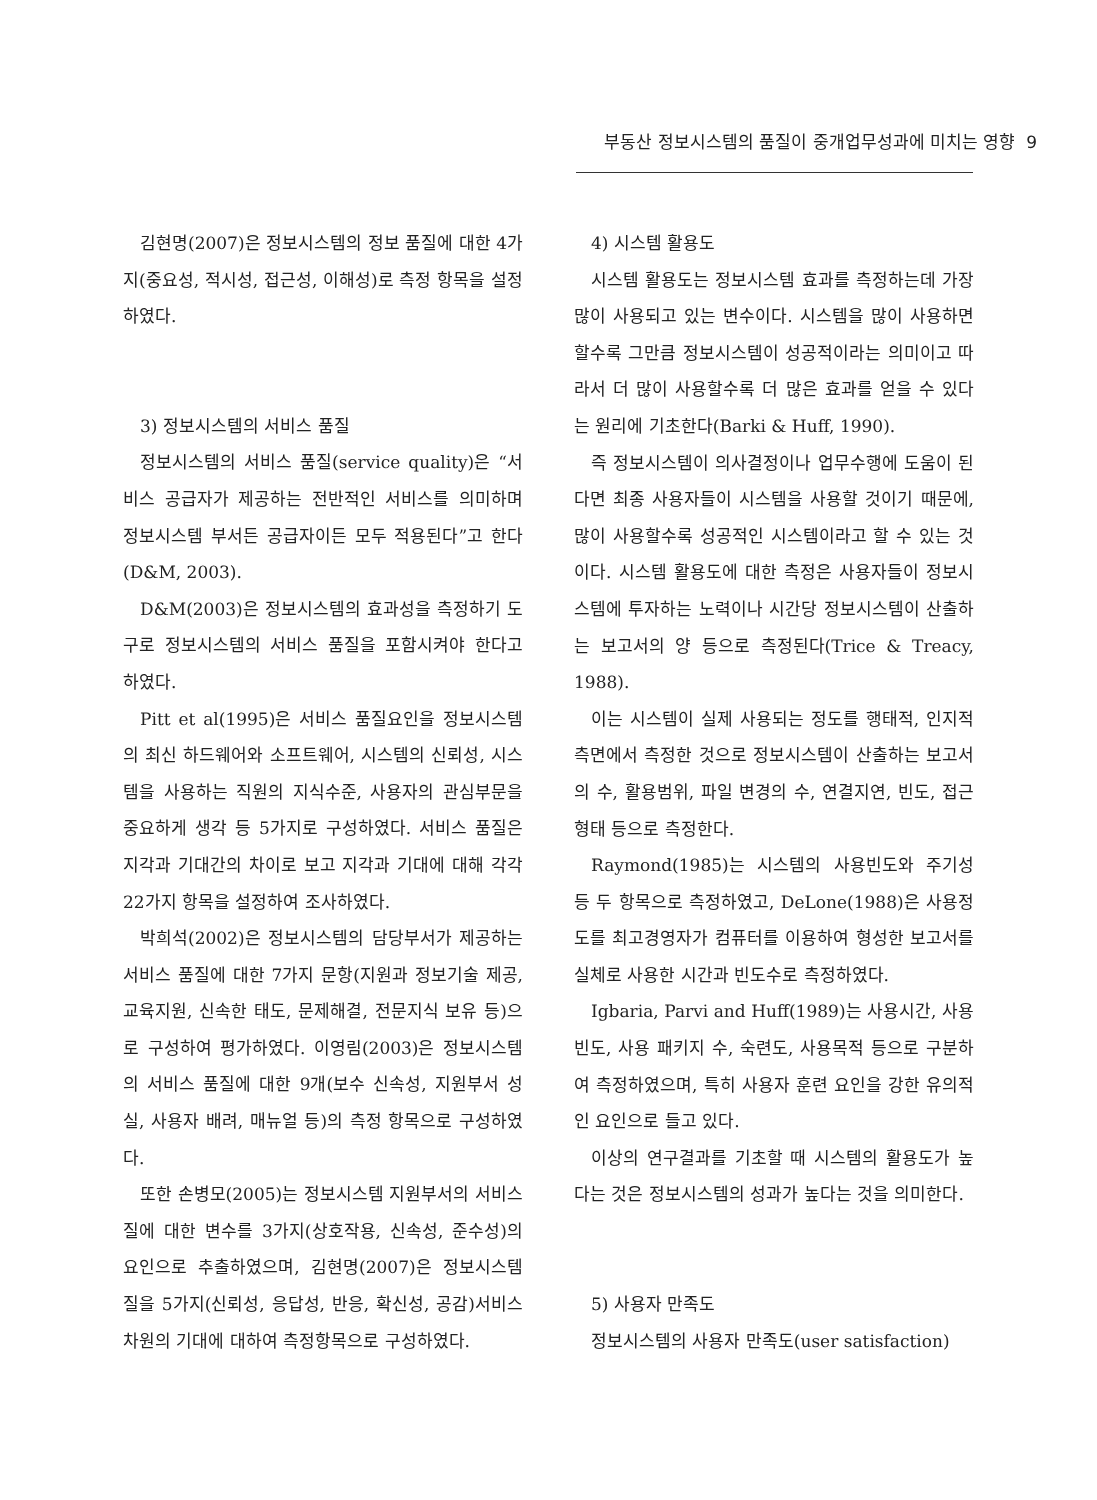부동산 정보시스템의 품질이 중개업무성과에 미치는 영향 9
김현명(2007)은 정보시스템의 정보 품질에 대한 4가지(중요성, 적시성, 접근성, 이해성)로 측정 항목을 설정하였다.
3) 정보시스템의 서비스 품질
정보시스템의 서비스 품질(service quality)은 “서비스 공급자가 제공하는 전반적인 서비스를 의미하며 정보시스템 부서든 공급자이든 모두 적용된다”고 한다(D&M, 2003).
D&M(2003)은 정보시스템의 효과성을 측정하기 도구로 정보시스템의 서비스 품질을 포함시켜야 한다고 하였다.
Pitt et al(1995)은 서비스 품질요인을 정보시스템의 최신 하드웨어와 소프트웨어, 시스템의 신뢰성, 시스템을 사용하는 직원의 지식수준, 사용자의 관심부문을 중요하게 생각 등 5가지로 구성하였다. 서비스 품질은 지각과 기대간의 차이로 보고 지각과 기대에 대해 각각 22가지 항목을 설정하여 조사하였다.
박희석(2002)은 정보시스템의 담당부서가 제공하는 서비스 품질에 대한 7가지 문항(지원과 정보기술 제공, 교육지원, 신속한 태도, 문제해결, 전문지식 보유 등)으로 구성하여 평가하였다. 이영림(2003)은 정보시스템의 서비스 품질에 대한 9개(보수 신속성, 지원부서 성실, 사용자 배려, 매뉴얼 등)의 측정 항목으로 구성하였다.
또한 손병모(2005)는 정보시스템 지원부서의 서비스 질에 대한 변수를 3가지(상호작용, 신속성, 준수성)의 요인으로 추출하였으며, 김현명(2007)은 정보시스템 질을 5가지(신뢰성, 응답성, 반응, 확신성, 공감)서비스 차원의 기대에 대하여 측정항목으로 구성하였다.
4) 시스템 활용도
시스템 활용도는 정보시스템 효과를 측정하는데 가장 많이 사용되고 있는 변수이다. 시스템을 많이 사용하면 할수록 그만큼 정보시스템이 성공적이라는 의미이고 따라서 더 많이 사용할수록 더 많은 효과를 얻을 수 있다는 원리에 기초한다(Barki & Huff, 1990).
즉 정보시스템이 의사결정이나 업무수행에 도움이 된다면 최종 사용자들이 시스템을 사용할 것이기 때문에, 많이 사용할수록 성공적인 시스템이라고 할 수 있는 것이다. 시스템 활용도에 대한 측정은 사용자들이 정보시스템에 투자하는 노력이나 시간당 정보시스템이 산출하는 보고서의 양 등으로 측정된다(Trice & Treacy, 1988).
이는 시스템이 실제 사용되는 정도를 행태적, 인지적 측면에서 측정한 것으로 정보시스템이 산출하는 보고서의 수, 활용범위, 파일 변경의 수, 연결지연, 빈도, 접근형태 등으로 측정한다.
Raymond(1985)는 시스템의 사용빈도와 주기성 등 두 항목으로 측정하였고, DeLone(1988)은 사용정도를 최고경영자가 컴퓨터를 이용하여 형성한 보고서를 실체로 사용한 시간과 빈도수로 측정하였다.
Igbaria, Parvi and Huff(1989)는 사용시간, 사용빈도, 사용 패키지 수, 숙련도, 사용목적 등으로 구분하여 측정하였으며, 특히 사용자 훈련 요인을 강한 유의적인 요인으로 들고 있다.
이상의 연구결과를 기초할 때 시스템의 활용도가 높다는 것은 정보시스템의 성과가 높다는 것을 의미한다.
5) 사용자 만족도
정보시스템의 사용자 만족도(user satisfaction)